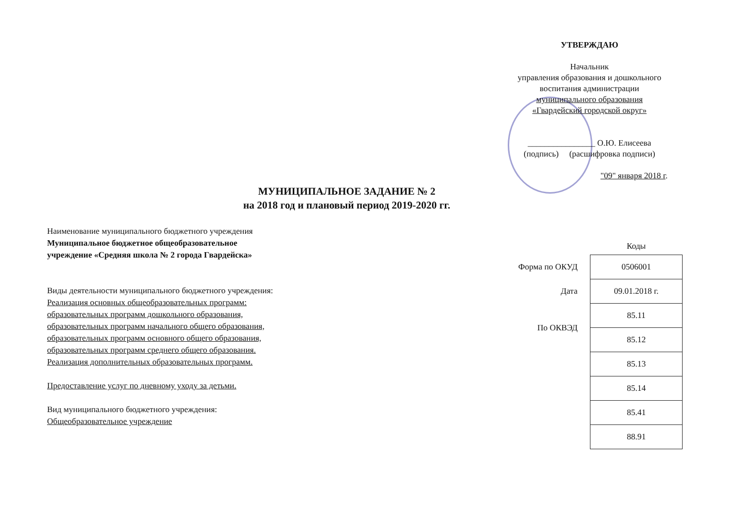УТВЕРЖДАЮ
Начальник
управления образования и дошкольного
воспитания администрации
муниципального образования
«Гвардейский городской округ»
________________ О.Ю. Елисеева
(подпись) (расшифровка подписи)
"09" января 2018 г.
МУНИЦИПАЛЬНОЕ ЗАДАНИЕ № 2
на 2018 год и плановый период 2019-2020 гг.
Наименование муниципального бюджетного учреждения
Муниципальное бюджетное общеобразовательное
учреждение «Средняя школа № 2 города Гвардейска»
Виды деятельности муниципального бюджетного учреждения:
Реализация основных общеобразовательных программ:
образовательных программ дошкольного образования,
образовательных программ начального общего образования,
образовательных программ основного общего образования,
образовательных программ среднего общего образования.
Реализация дополнительных образовательных программ.
Предоставление услуг по дневному уходу за детьми.
Вид муниципального бюджетного учреждения:
Общеобразовательное учреждение
| | Коды |
| Форма по ОКУД | 0506001 |
| Дата | 09.01.2018 г. |
| По ОКВЭД | 85.11 |
| | 85.12 |
| | 85.13 |
| | 85.14 |
| | 85.41 |
| | 88.91 |